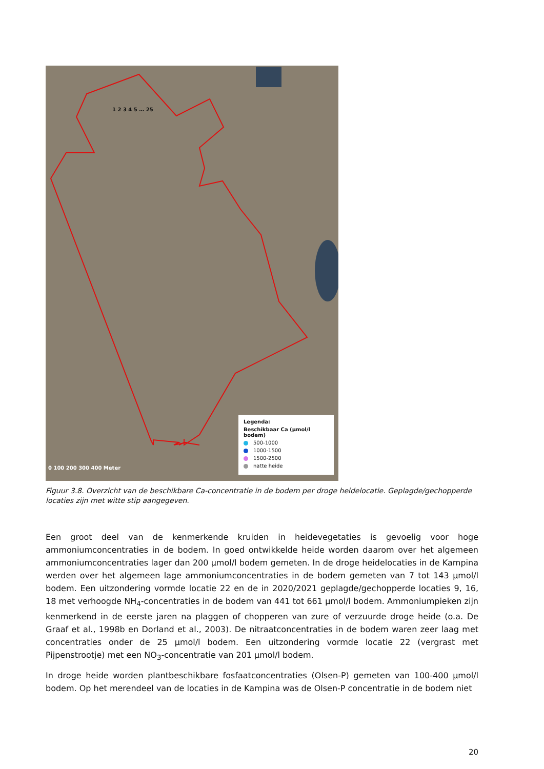1 2 3 4 5 … 25
Legenda:
Beschikbaar Ca (µmol/l bodem)
500-1000
1000-1500
1500-2500
natte heide
0 100 200 300 400 Meter
Figuur 3.8. Overzicht van de beschikbare Ca-concentratie in de bodem per droge heidelocatie. Geplagde/gechopperde locaties zijn met witte stip aangegeven.
Een groot deel van de kenmerkende kruiden in heidevegetaties is gevoelig voor hoge ammoniumconcentraties in de bodem. In goed ontwikkelde heide worden daarom over het algemeen ammoniumconcentraties lager dan 200 µmol/l bodem gemeten. In de droge heidelocaties in de Kampina werden over het algemeen lage ammoniumconcentraties in de bodem gemeten van 7 tot 143 µmol/l bodem. Een uitzondering vormde locatie 22 en de in 2020/2021 geplagde/gechopperde locaties 9, 16, 18 met verhoogde NH<sub>4</sub>-concentraties in de bodem van 441 tot 661 µmol/l bodem. Ammoniumpieken zijn kenmerkend in de eerste jaren na plaggen of chopperen van zure of verzuurde droge heide (o.a. De Graaf et al., 1998b en Dorland et al., 2003). De nitraatconcentraties in de bodem waren zeer laag met concentraties onder de 25 µmol/l bodem. Een uitzondering vormde locatie 22 (vergrast met Pijpenstrootje) met een NO<sub>3</sub>-concentratie van 201 µmol/l bodem.
In droge heide worden plantbeschikbare fosfaatconcentraties (Olsen-P) gemeten van 100-400 µmol/l bodem. Op het merendeel van de locaties in de Kampina was de Olsen-P concentratie in de bodem niet
20